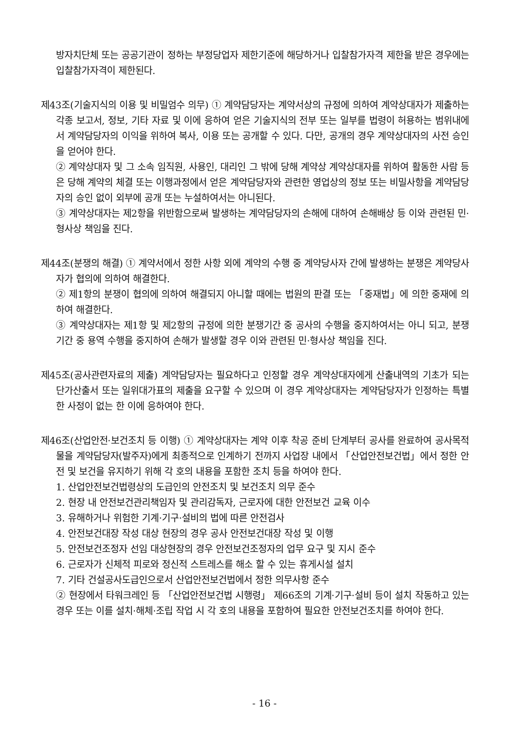방자치단체 또는 공공기관이 정하는 부정당업자 제한기준에 해당하거나 입찰참가자격 제한을 받은 경우에는 입찰참가자격이 제한된다.
제43조(기술지식의 이용 및 비밀엄수 의무) ① 계약담당자는 계약서상의 규정에 의하여 계약상대자가 제출하는 각종 보고서, 정보, 기타 자료 및 이에 응하여 얻은 기술지식의 전부 또는 일부를 법령이 허용하는 범위내에서 계약담당자의 이익을 위하여 복사, 이용 또는 공개할 수 있다. 다만, 공개의 경우 계약상대자의 사전 승인을 얻어야 한다.
② 계약상대자 및 그 소속 임직원, 사용인, 대리인 그 밖에 당해 계약상 계약상대자를 위하여 활동한 사람 등은 당해 계약의 체결 또는 이행과정에서 얻은 계약담당자와 관련한 영업상의 정보 또는 비밀사항을 계약담당자의 승인 없이 외부에 공개 또는 누설하여서는 아니된다.
③ 계약상대자는 제2항을 위반함으로써 발생하는 계약담당자의 손해에 대하여 손해배상 등 이와 관련된 민·형사상 책임을 진다.
제44조(분쟁의 해결) ① 계약서에서 정한 사항 외에 계약의 수행 중 계약당사자 간에 발생하는 분쟁은 계약당사자가 협의에 의하여 해결한다.
② 제1항의 분쟁이 협의에 의하여 해결되지 아니할 때에는 법원의 판결 또는 「중재법」에 의한 중재에 의하여 해결한다.
③ 계약상대자는 제1항 및 제2항의 규정에 의한 분쟁기간 중 공사의 수행을 중지하여서는 아니 되고, 분쟁기간 중 용역 수행을 중지하여 손해가 발생할 경우 이와 관련된 민·형사상 책임을 진다.
제45조(공사관련자료의 제출) 계약담당자는 필요하다고 인정할 경우 계약상대자에게 산출내역의 기초가 되는 단가산출서 또는 일위대가표의 제출을 요구할 수 있으며 이 경우 계약상대자는 계약담당자가 인정하는 특별한 사정이 없는 한 이에 응하여야 한다.
제46조(산업안전·보건조치 등 이행) ① 계약상대자는 계약 이후 착공 준비 단계부터 공사를 완료하여 공사목적물을 계약담당자(발주자)에게 최종적으로 인계하기 전까지 사업장 내에서 「산업안전보건법」에서 정한 안전 및 보건을 유지하기 위해 각 호의 내용을 포함한 조치 등을 하여야 한다.
1. 산업안전보건법령상의 도급인의 안전조치 및 보건조치 의무 준수
2. 현장 내 안전보건관리책임자 및 관리감독자, 근로자에 대한 안전보건 교육 이수
3. 유해하거나 위험한 기계·기구·설비의 법에 따른 안전검사
4. 안전보건대장 작성 대상 현장의 경우 공사 안전보건대장 작성 및 이행
5. 안전보건조정자 선임 대상현장의 경우 안전보건조정자의 업무 요구 및 지시 준수
6. 근로자가 신체적 피로와 정신적 스트레스를 해소 할 수 있는 휴게시설 설치
7. 기타 건설공사도급인으로서 산업안전보건법에서 정한 의무사항 준수
② 현장에서 타워크레인 등 「산업안전보건법 시행령」 제66조의 기계·기구·설비 등이 설치 작동하고 있는 경우 또는 이를 설치·해체·조립 작업 시 각 호의 내용을 포함하여 필요한 안전보건조치를 하여야 한다.
- 16 -